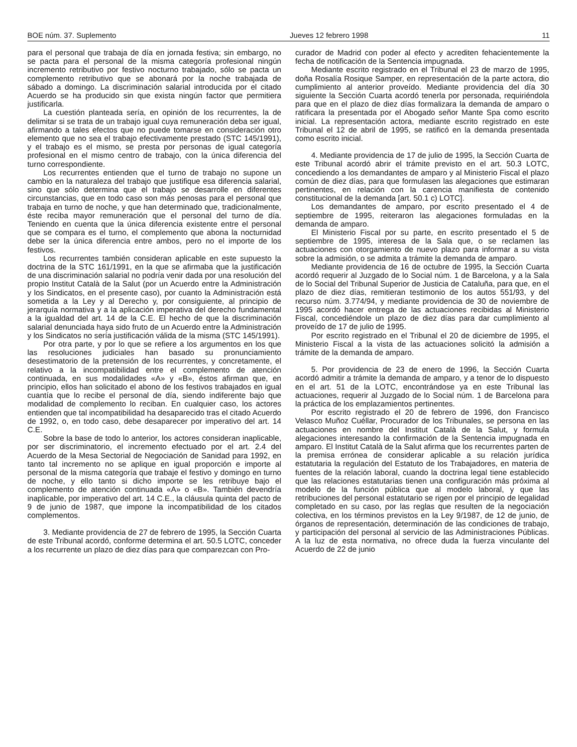BOE núm. 37. Suplemento Jueves 12 febrero 1998 11
para el personal que trabaja de día en jornada festiva; sin embargo, no se pacta para el personal de la misma categoría profesional ningún incremento retributivo por festivo nocturno trabajado, sólo se pacta un complemento retributivo que se abonará por la noche trabajada de sábado a domingo. La discriminación salarial introducida por el citado Acuerdo se ha producido sin que exista ningún factor que permitiera justificarla.
La cuestión planteada sería, en opinión de los recurrentes, la de delimitar si se trata de un trabajo igual cuya remuneración deba ser igual, afirmando a tales efectos que no puede tomarse en consideración otro elemento que no sea el trabajo efectivamente prestado (STC 145/1991), y el trabajo es el mismo, se presta por personas de igual categoría profesional en el mismo centro de trabajo, con la única diferencia del turno correspondiente.
Los recurrentes entienden que el turno de trabajo no supone un cambio en la naturaleza del trabajo que justifique esa diferencia salarial, sino que sólo determina que el trabajo se desarrolle en diferentes circunstancias, que en todo caso son más penosas para el personal que trabaja en turno de noche, y que han determinado que, tradicionalmente, éste reciba mayor remuneración que el personal del turno de día. Teniendo en cuenta que la única diferencia existente entre el personal que se compara es el turno, el complemento que abona la nocturnidad debe ser la única diferencia entre ambos, pero no el importe de los festivos.
Los recurrentes también consideran aplicable en este supuesto la doctrina de la STC 161/1991, en la que se afirmaba que la justificación de una discriminación salarial no podría venir dada por una resolución del propio Institut Català de la Salut (por un Acuerdo entre la Administración y los Sindicatos, en el presente caso), por cuanto la Administración está sometida a la Ley y al Derecho y, por consiguiente, al principio de jerarquía normativa y a la aplicación imperativa del derecho fundamental a la igualdad del art. 14 de la C.E. El hecho de que la discriminación salarial denunciada haya sido fruto de un Acuerdo entre la Administración y los Sindicatos no sería justificación válida de la misma (STC 145/1991).
Por otra parte, y por lo que se refiere a los argumentos en los que las resoluciones judiciales han basado su pronunciamiento desestimatorio de la pretensión de los recurrentes, y concretamente, el relativo a la incompatibilidad entre el complemento de atención continuada, en sus modalidades «A» y «B», éstos afirman que, en principio, ellos han solicitado el abono de los festivos trabajados en igual cuantía que lo recibe el personal de día, siendo indiferente bajo que modalidad de complemento lo reciban. En cualquier caso, los actores entienden que tal incompatibilidad ha desaparecido tras el citado Acuerdo de 1992, o, en todo caso, debe desaparecer por imperativo del art. 14 C.E.
Sobre la base de todo lo anterior, los actores consideran inaplicable, por ser discriminatorio, el incremento efectuado por el art. 2.4 del Acuerdo de la Mesa Sectorial de Negociación de Sanidad para 1992, en tanto tal incremento no se aplique en igual proporción e importe al personal de la misma categoría que trabaje el festivo y domingo en turno de noche, y ello tanto si dicho importe se les retribuye bajo el complemento de atención continuada «A» o «B». También devendría inaplicable, por imperativo del art. 14 C.E., la cláusula quinta del pacto de 9 de junio de 1987, que impone la incompatibilidad de los citados complementos.
3. Mediante providencia de 27 de febrero de 1995, la Sección Cuarta de este Tribunal acordó, conforme determina el art. 50.5 LOTC, conceder a los recurrente un plazo de diez días para que comparezcan con Pro-
curador de Madrid con poder al efecto y acrediten fehacientemente la fecha de notificación de la Sentencia impugnada.
Mediante escrito registrado en el Tribunal el 23 de marzo de 1995, doña Rosalía Rosique Samper, en representación de la parte actora, dio cumplimiento al anterior proveído. Mediante providencia del día 30 siguiente la Sección Cuarta acordó tenerla por personada, requiriéndola para que en el plazo de diez días formalizara la demanda de amparo o ratificara la presentada por el Abogado señor Mante Spa como escrito inicial. La representación actora, mediante escrito registrado en este Tribunal el 12 de abril de 1995, se ratificó en la demanda presentada como escrito inicial.
4. Mediante providencia de 17 de julio de 1995, la Sección Cuarta de este Tribunal acordó abrir el trámite previsto en el art. 50.3 LOTC, concediendo a los demandantes de amparo y al Ministerio Fiscal el plazo común de diez días, para que formulasen las alegaciones que estimaran pertinentes, en relación con la carencia manifiesta de contenido constitucional de la demanda [art. 50.1 c) LOTC].
Los demandantes de amparo, por escrito presentado el 4 de septiembre de 1995, reiteraron las alegaciones formuladas en la demanda de amparo.
El Ministerio Fiscal por su parte, en escrito presentado el 5 de septiembre de 1995, interesa de la Sala que, o se reclamen las actuaciones con otorgamiento de nuevo plazo para informar a su vista sobre la admisión, o se admita a trámite la demanda de amparo.
Mediante providencia de 16 de octubre de 1995, la Sección Cuarta acordó requerir al Juzgado de lo Social núm. 1 de Barcelona, y a la Sala de lo Social del Tribunal Superior de Justicia de Cataluña, para que, en el plazo de diez días, remitieran testimonio de los autos 551/93, y del recurso núm. 3.774/94, y mediante providencia de 30 de noviembre de 1995 acordó hacer entrega de las actuaciones recibidas al Ministerio Fiscal, concediéndole un plazo de diez días para dar cumplimiento al proveído de 17 de julio de 1995.
Por escrito registrado en el Tribunal el 20 de diciembre de 1995, el Ministerio Fiscal a la vista de las actuaciones solicitó la admisión a trámite de la demanda de amparo.
5. Por providencia de 23 de enero de 1996, la Sección Cuarta acordó admitir a trámite la demanda de amparo, y a tenor de lo dispuesto en el art. 51 de la LOTC, encontrándose ya en este Tribunal las actuaciones, requerir al Juzgado de lo Social núm. 1 de Barcelona para la práctica de los emplazamientos pertinentes.
Por escrito registrado el 20 de febrero de 1996, don Francisco Velasco Muñoz Cuéllar, Procurador de los Tribunales, se persona en las actuaciones en nombre del Institut Català de la Salut, y formula alegaciones interesando la confirmación de la Sentencia impugnada en amparo. El Institut Català de la Salut afirma que los recurrentes parten de la premisa errónea de considerar aplicable a su relación jurídica estatutaria la regulación del Estatuto de los Trabajadores, en materia de fuentes de la relación laboral, cuando la doctrina legal tiene establecido que las relaciones estatutarias tienen una configuración más próxima al modelo de la función pública que al modelo laboral, y que las retribuciones del personal estatutario se rigen por el principio de legalidad completado en su caso, por las reglas que resulten de la negociación colectiva, en los términos previstos en la Ley 9/1987, de 12 de junio, de órganos de representación, determinación de las condiciones de trabajo, y participación del personal al servicio de las Administraciones Públicas. A la luz de esta normativa, no ofrece duda la fuerza vinculante del Acuerdo de 22 de junio